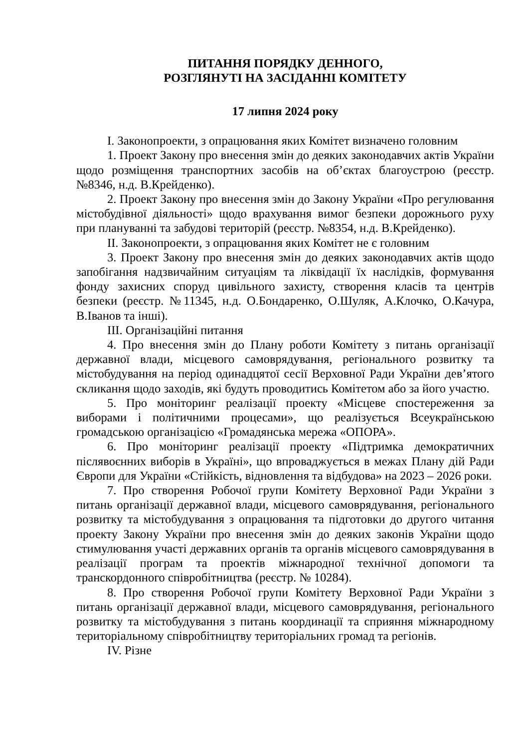ПИТАННЯ ПОРЯДКУ ДЕННОГО,
РОЗГЛЯНУТІ НА ЗАСІДАННІ КОМІТЕТУ
17 липня 2024 року
І. Законопроекти, з опрацювання яких Комітет визначено головним
1. Проект Закону про внесення змін до деяких законодавчих актів України щодо розміщення транспортних засобів на об’єктах благоустрою (реєстр. №8346, н.д. В.Крейденко).
2. Проект Закону про внесення змін до Закону України «Про регулювання містобудівної діяльності» щодо врахування вимог безпеки дорожнього руху при плануванні та забудові територій (реєстр. №8354, н.д. В.Крейденко).
ІІ. Законопроекти, з опрацювання яких Комітет не є головним
3. Проект Закону про внесення змін до деяких законодавчих актів щодо запобігання надзвичайним ситуаціям та ліквідації їх наслідків, формування фонду захисних споруд цивільного захисту, створення класів та центрів безпеки (реєстр. №11345, н.д. О.Бондаренко, О.Шуляк, А.Клочко, О.Качура, В.Іванов та інші).
ІІІ. Організаційні питання
4. Про внесення змін до Плану роботи Комітету з питань організації державної влади, місцевого самоврядування, регіонального розвитку та містобудування на період одинадцятої сесії Верховної Ради України дев’ятого скликання щодо заходів, які будуть проводитись Комітетом або за його участю.
5. Про моніторинг реалізації проекту «Місцеве спостереження за виборами і політичними процесами», що реалізується Всеукраїнською громадською організацією «Громадянська мережа «ОПОРА».
6. Про моніторинг реалізації проекту «Підтримка демократичних післявоєнних виборів в Україні», що впроваджується в межах Плану дій Ради Європи для України «Стійкість, відновлення та відбудова» на 2023 – 2026 роки.
7. Про створення Робочої групи Комітету Верховної Ради України з питань організації державної влади, місцевого самоврядування, регіонального розвитку та містобудування з опрацювання та підготовки до другого читання проекту Закону України про внесення змін до деяких законів України щодо стимулювання участі державних органів та органів місцевого самоврядування в реалізації програм та проектів міжнародної технічної допомоги та транскордонного співробітництва (реєстр. № 10284).
8. Про створення Робочої групи Комітету Верховної Ради України з питань організації державної влади, місцевого самоврядування, регіонального розвитку та містобудування з питань координації та сприяння міжнародному територіальному співробітництву територіальних громад та регіонів.
IV. Різне